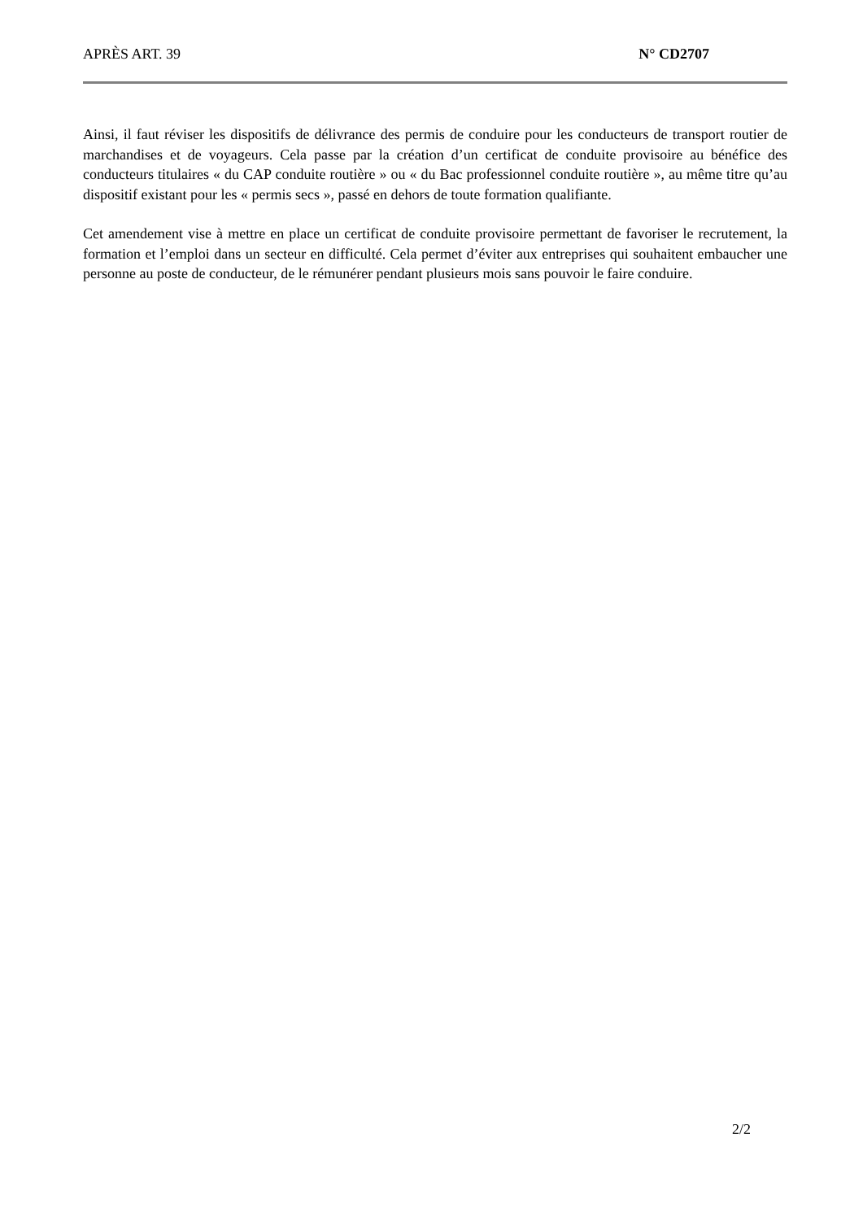APRÈS ART. 39 N° CD2707
Ainsi, il faut réviser les dispositifs de délivrance des permis de conduire pour les conducteurs de transport routier de marchandises et de voyageurs. Cela passe par la création d’un certificat de conduite provisoire au bénéfice des conducteurs titulaires « du CAP conduite routière » ou « du Bac professionnel conduite routière », au même titre qu’au dispositif existant pour les « permis secs », passé en dehors de toute formation qualifiante.
Cet amendement vise à mettre en place un certificat de conduite provisoire permettant de favoriser le recrutement, la formation et l’emploi dans un secteur en difficulté. Cela permet d’éviter aux entreprises qui souhaitent embaucher une personne au poste de conducteur, de le rémunérer pendant plusieurs mois sans pouvoir le faire conduire.
2/2